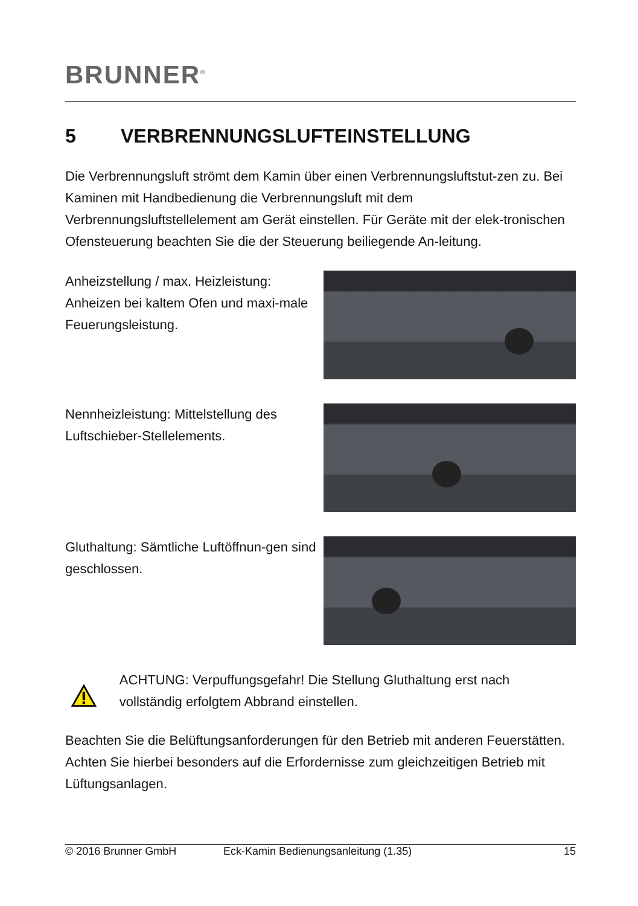BRUNNER<sup>®</sup>
5 VERBRENNUNGSLUFTEINSTELLUNG
Die Verbrennungsluft strömt dem Kamin über einen Verbrennungsluftstut-zen zu. Bei Kaminen mit Handbedienung die Verbrennungsluft mit dem Verbrennungsluftstellelement am Gerät einstellen. Für Geräte mit der elek-tronischen Ofensteuerung beachten Sie die der Steuerung beiliegende An-leitung.
Anheizstellung / max. Heizleistung: Anheizen bei kaltem Ofen und maxi-male Feuerungsleistung.
Nennheizleistung: Mittelstellung des Luftschieber-Stellelements.
Gluthaltung: Sämtliche Luftöffnun-gen sind geschlossen.
ACHTUNG: Verpuffungsgefahr! Die Stellung Gluthaltung erst nach vollständig erfolgtem Abbrand einstellen.
Beachten Sie die Belüftungsanforderungen für den Betrieb mit anderen Feuerstätten. Achten Sie hierbei besonders auf die Erfordernisse zum gleichzeitigen Betrieb mit Lüftungsanlagen.
© 2016 Brunner GmbH Eck-Kamin Bedienungsanleitung (1.35) 15